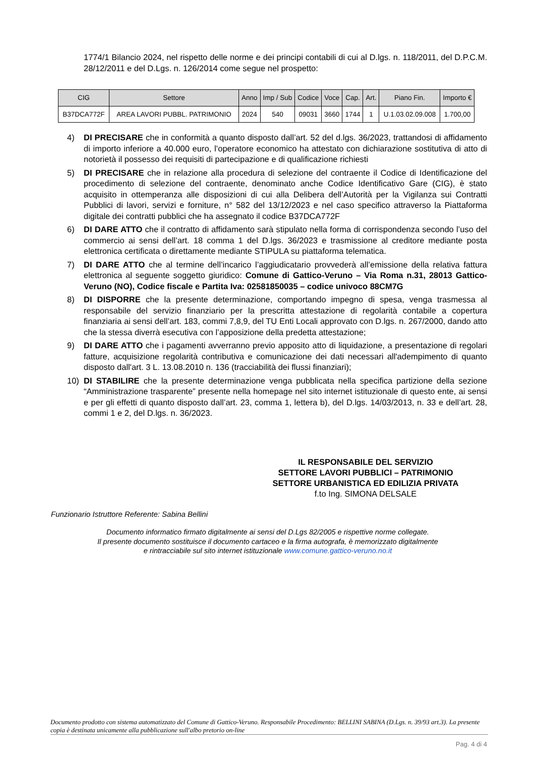1774/1 Bilancio 2024, nel rispetto delle norme e dei principi contabili di cui al D.lgs. n. 118/2011, del D.P.C.M. 28/12/2011 e del D.Lgs. n. 126/2014 come segue nel prospetto:
| CIG | Settore | Anno | Imp / Sub | Codice | Voce | Cap. | Art. | Piano Fin. | Importo € |
| --- | --- | --- | --- | --- | --- | --- | --- | --- | --- |
| B37DCA772F | AREA LAVORI PUBBL. PATRIMONIO | 2024 | 540 | 09031 | 3660 | 1744 | 1 | U.1.03.02.09.008 | 1.700,00 |
4) DI PRECISARE che in conformità a quanto disposto dall’art. 52 del d.lgs. 36/2023, trattandosi di affidamento di importo inferiore a 40.000 euro, l’operatore economico ha attestato con dichiarazione sostitutiva di atto di notorietà il possesso dei requisiti di partecipazione e di qualificazione richiesti
5) DI PRECISARE che in relazione alla procedura di selezione del contraente il Codice di Identificazione del procedimento di selezione del contraente, denominato anche Codice Identificativo Gare (CIG), è stato acquisito in ottemperanza alle disposizioni di cui alla Delibera dell’Autorità per la Vigilanza sui Contratti Pubblici di lavori, servizi e forniture, n° 582 del 13/12/2023 e nel caso specifico attraverso la Piattaforma digitale dei contratti pubblici che ha assegnato il codice B37DCA772F
6) DI DARE ATTO che il contratto di affidamento sarà stipulato nella forma di corrispondenza secondo l’uso del commercio ai sensi dell’art. 18 comma 1 del D.lgs. 36/2023 e trasmissione al creditore mediante posta elettronica certificata o direttamente mediante STIPULA su piattaforma telematica.
7) DI DARE ATTO che al termine dell’incarico l’aggiudicatario provvederà all’emissione della relativa fattura elettronica al seguente soggetto giuridico: Comune di Gattico-Veruno – Via Roma n.31, 28013 Gattico-Veruno (NO), Codice fiscale e Partita Iva: 02581850035 – codice univoco 88CM7G
8) DI DISPORRE che la presente determinazione, comportando impegno di spesa, venga trasmessa al responsabile del servizio finanziario per la prescritta attestazione di regolarità contabile a copertura finanziaria ai sensi dell’art. 183, commi 7,8,9, del TU Enti Locali approvato con D.lgs. n. 267/2000, dando atto che la stessa diverrà esecutiva con l’apposizione della predetta attestazione;
9) DI DARE ATTO che i pagamenti avverranno previo apposito atto di liquidazione, a presentazione di regolari fatture, acquisizione regolarità contributiva e comunicazione dei dati necessari all'adempimento di quanto disposto dall'art. 3 L. 13.08.2010 n. 136 (tracciabilità dei flussi finanziari);
10) DI STABILIRE che la presente determinazione venga pubblicata nella specifica partizione della sezione “Amministrazione trasparente” presente nella homepage nel sito internet istituzionale di questo ente, ai sensi e per gli effetti di quanto disposto dall’art. 23, comma 1, lettera b), del D.lgs. 14/03/2013, n. 33 e dell’art. 28, commi 1 e 2, del D.lgs. n. 36/2023.
IL RESPONSABILE DEL SERVIZIO
SETTORE LAVORI PUBBLICI – PATRIMONIO
SETTORE URBANISTICA ED EDILIZIA PRIVATA
f.to Ing. SIMONA DELSALE
Funzionario Istruttore Referente: Sabina Bellini
Documento informatico firmato digitalmente ai sensi del D.Lgs 82/2005 e rispettive norme collegate.
Il presente documento sostituisce il documento cartaceo e la firma autografa, è memorizzato digitalmente
e rintracciabile sul sito internet istituzionale www.comune.gattico-veruno.no.it
Documento prodotto con sistema automatizzato del Comune di Gattico-Veruno. Responsabile Procedimento: BELLINI SABINA (D.Lgs. n. 39/93 art.3). La presente copia è destinata unicamente alla pubblicazione sull'albo pretorio on-line
Pag. 4 di 4